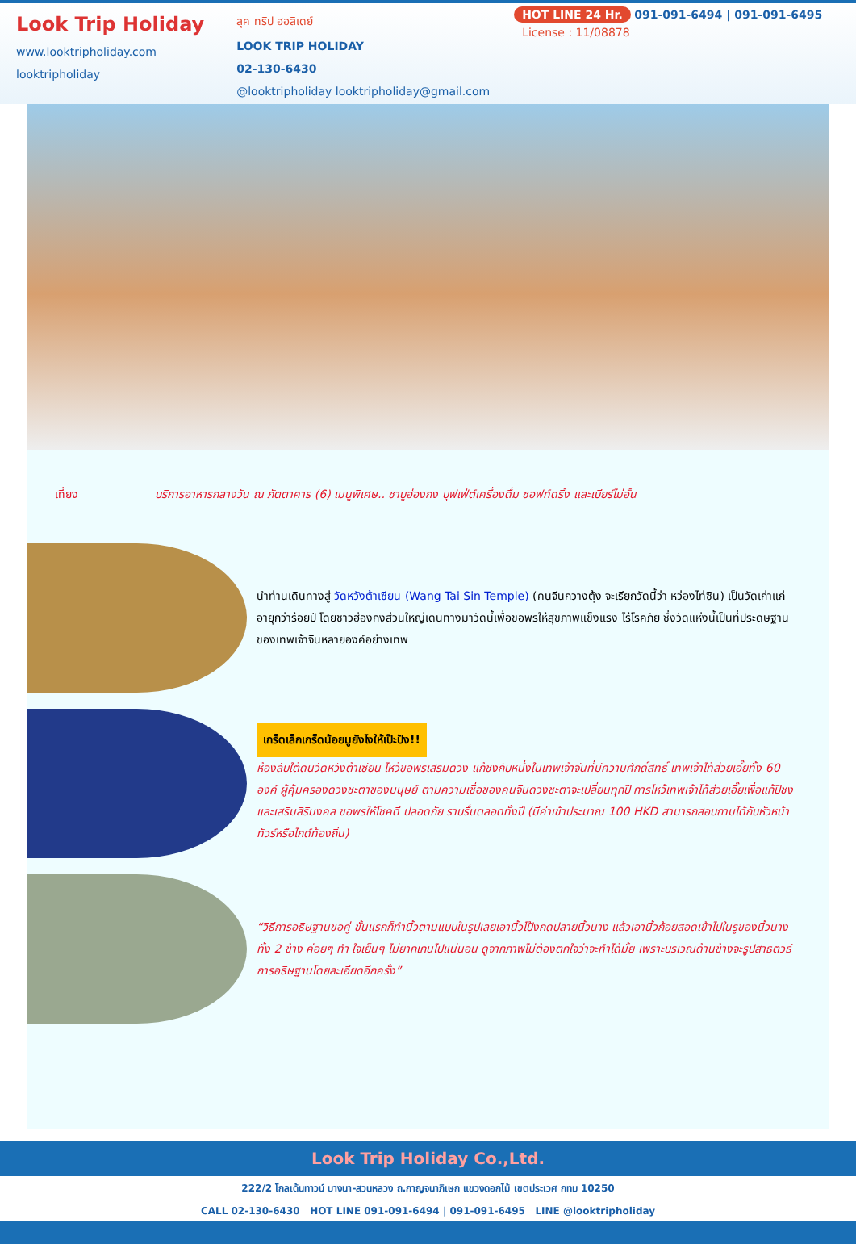Look Trip Holiday
www.looktripholiday.com
looktripholiday
ลุค ทริป ฮอลิเดย์
LOOK TRIP HOLIDAY
02-130-6430
@looktripholiday looktripholiday@gmail.com
HOT LINE 24 Hr. 091-091-6494 | 091-091-6495
License : 11/08878
เที่ยง บริการอาหารกลางวัน ณ ภัตตาคาร (6) เมนูพิเศษ.. ชาบูฮ่องกง บุฟเฟ่ต์เครื่องดื่ม ซอฟท์ดริ้ง และเบียร์ไม่อั้น
นำท่านเดินทางสู่ วัดหวังต้าเซียน (Wang Tai Sin Temple) (คนจีนกวางตุ้ง จะเรียกวัดนี้ว่า หว่องไท่ซิน) เป็นวัดเก่าแก่อายุกว่าร้อยปี โดยชาวฮ่องกงส่วนใหญ่เดินทางมาวัดนี้เพื่อขอพรให้สุขภาพแข็งแรง ไร้โรคภัย ซึ่งวัดแห่งนี้เป็นที่ประดิษฐานของเทพเจ้าจีนหลายองค์อย่างเทพ
เกร็ดเล็กเกร็ดน้อยมูยังไงให้เป๊ะปัง!!
ห้องลับใต้ดินวัดหวังต้าเซียน ไหว้ขอพรเสริมดวง แก้ชงกับหนึ่งในเทพเจ้าจีนที่มีความศักดิ์สิทธิ์ เทพเจ้าไท้ส่วยเอี๊ยทั้ง 60 องค์ ผู้คุ้มครองดวงชะตาของมนุษย์ ตามความเชื่อของคนจีนดวงชะตาจะเปลี่ยนทุกปี การไหว้เทพเจ้าไท้ส่วยเอี๊ยเพื่อแก้ปีชง และเสริมสิริมงคล ขอพรให้โชคดี ปลอดภัย ราบรื่นตลอดทั้งปี (มีค่าเข้าประมาณ 100 HKD สามารถสอบถามได้กับหัวหน้าทัวร์หรือไกด์ท้องถิ่น)
“วิธีการอธิษฐานขอคู่ ขั้นแรกก็ทำนิ้วตามแบบในรูปเลยเอานิ้วโป้งกดปลายนิ้วนาง แล้วเอานิ้วก้อยสอดเข้าไปในรูของนิ้วนางทั้ง 2 ข้าง ค่อยๆ ทำ ใจเย็นๆ ไม่ยากเกินไปแน่นอน ดูจากภาพไม่ต้องตกใจว่าจะทำได้มั้ย เพราะบริเวณด้านข้างจะรูปสาธิตวิธีการอธิษฐานโดยละเอียดอีกครั้ง”
Look Trip Holiday Co.,Ltd.
222/2 โกลเด้นทาวน์ บางนา-สวนหลวง ถ.กาญจนาภิเษก แขวงดอกไม้ เขตประเวศ กทม 10250
CALL 02-130-6430 HOT LINE 091-091-6494 | 091-091-6495 LINE @looktripholiday